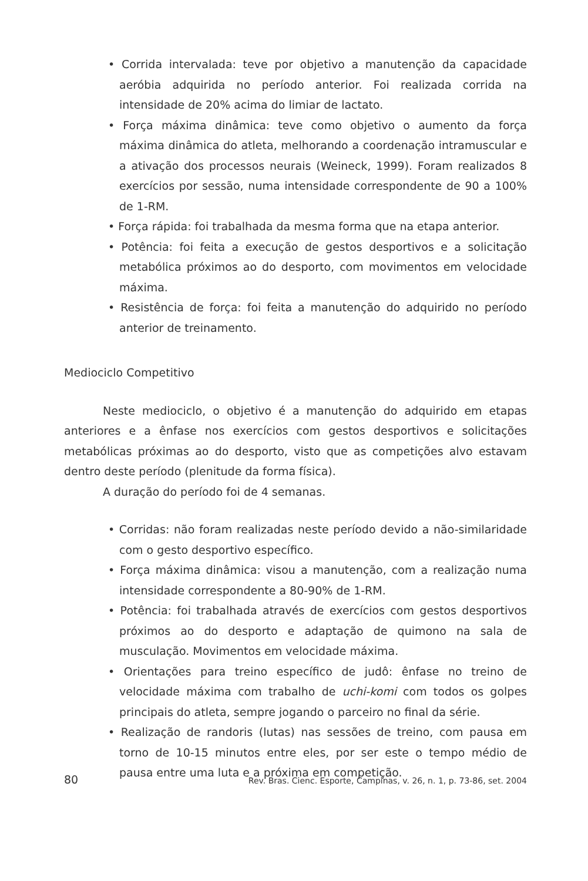• Corrida intervalada: teve por objetivo a manutenção da capacidade aeróbia adquirida no período anterior. Foi realizada corrida na intensidade de 20% acima do limiar de lactato.
• Força máxima dinâmica: teve como objetivo o aumento da força máxima dinâmica do atleta, melhorando a coordenação intramuscular e a ativação dos processos neurais (Weineck, 1999). Foram realizados 8 exercícios por sessão, numa intensidade correspondente de 90 a 100% de 1-RM.
• Força rápida: foi trabalhada da mesma forma que na etapa anterior.
• Potência: foi feita a execução de gestos desportivos e a solicitação metabólica próximos ao do desporto, com movimentos em velocidade máxima.
• Resistência de força: foi feita a manutenção do adquirido no período anterior de treinamento.
Mediociclo Competitivo
Neste mediociclo, o objetivo é a manutenção do adquirido em etapas anteriores e a ênfase nos exercícios com gestos desportivos e solicitações metabólicas próximas ao do desporto, visto que as competições alvo estavam dentro deste período (plenitude da forma física).
A duração do período foi de 4 semanas.
• Corridas: não foram realizadas neste período devido a não-similaridade com o gesto desportivo específico.
• Força máxima dinâmica: visou a manutenção, com a realização numa intensidade correspondente a 80-90% de 1-RM.
• Potência: foi trabalhada através de exercícios com gestos desportivos próximos ao do desporto e adaptação de quimono na sala de musculação. Movimentos em velocidade máxima.
• Orientações para treino específico de judô: ênfase no treino de velocidade máxima com trabalho de uchi-komi com todos os golpes principais do atleta, sempre jogando o parceiro no final da série.
• Realização de randoris (lutas) nas sessões de treino, com pausa em torno de 10-15 minutos entre eles, por ser este o tempo médio de pausa entre uma luta e a próxima em competição.
80 Rev. Bras. Cienc. Esporte, Campinas, v. 26, n. 1, p. 73-86, set. 2004